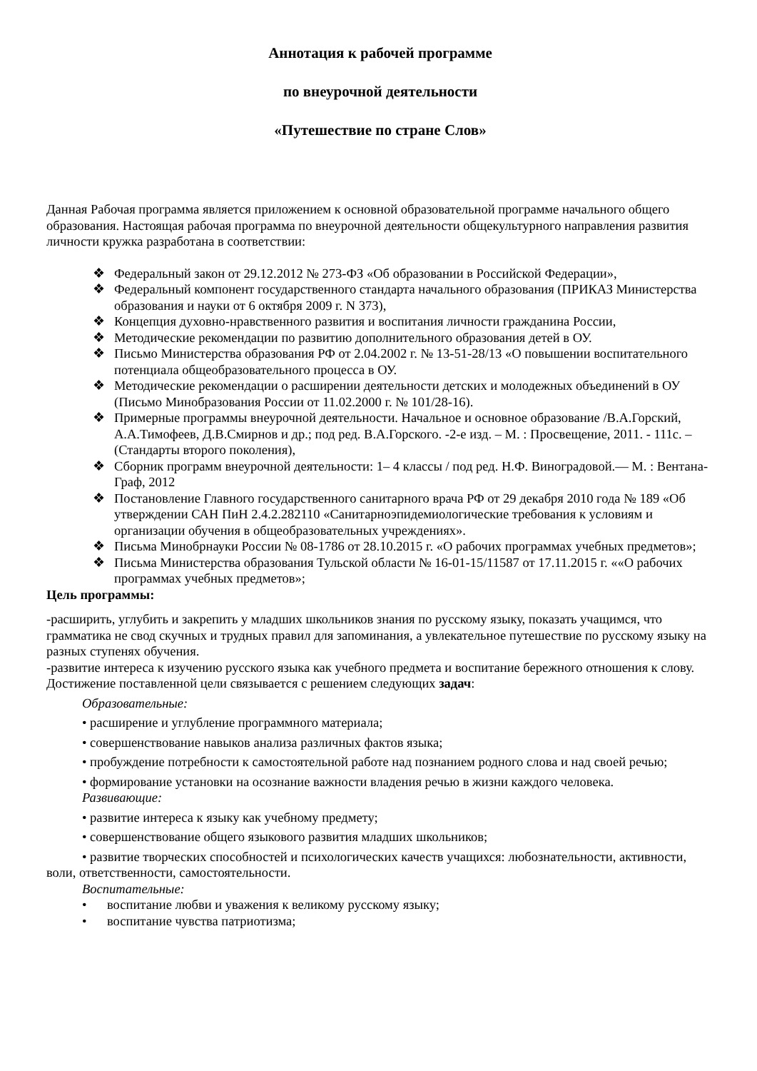Аннотация к рабочей программе
по внеурочной деятельности
«Путешествие по стране Слов»
Данная Рабочая программа является приложением к основной образовательной программе начального общего образования. Настоящая рабочая программа по внеурочной деятельности общекультурного направления развития личности кружка разработана в соответствии:
❖ Федеральный закон от 29.12.2012 № 273-ФЗ «Об образовании в Российской Федерации»,
❖ Федеральный компонент государственного стандарта начального образования (ПРИКАЗ Министерства образования и науки от 6 октября 2009 г. N 373),
❖ Концепция духовно-нравственного развития и воспитания личности гражданина России,
❖ Методические рекомендации по развитию дополнительного образования детей в ОУ.
❖ Письмо Министерства образования РФ от 2.04.2002 г. № 13-51-28/13 «О повышении воспитательного потенциала общеобразовательного процесса в ОУ.
❖ Методические рекомендации о расширении деятельности детских и молодежных объединений в ОУ (Письмо Минобразования России от 11.02.2000 г. № 101/28-16).
❖ Примерные программы внеурочной деятельности. Начальное и основное образование /В.А.Горский, А.А.Тимофеев, Д.В.Смирнов и др.; под ред. В.А.Горского. -2-е изд. – М. : Просвещение, 2011. - 111с. – (Стандарты второго поколения),
❖ Сборник программ внеурочной деятельности: 1– 4 классы / под ред. Н.Ф. Виноградовой.— М. : Вентана- Граф, 2012
❖ Постановление Главного государственного санитарного врача РФ от 29 декабря 2010 года № 189 «Об утверждении САН ПиН 2.4.2.282110 «Санитарноэпидемиологические требования к условиям и организации обучения в общеобразовательных учреждениях».
❖ Письма Минобрнауки России № 08-1786 от 28.10.2015 г. «О рабочих программах учебных предметов»;
❖ Письма Министерства образования Тульской области № 16-01-15/11587 от 17.11.2015 г. ««О рабочих программах учебных предметов»;
Цель программы:
-расширить, углубить и закрепить у младших школьников знания по русскому языку, показать учащимся, что грамматика не свод скучных и трудных правил для запоминания, а увлекательное путешествие по русскому языку на разных ступенях обучения.
-развитие интереса к изучению русского языка как учебного предмета и воспитание бережного отношения к слову.
Достижение поставленной цели связывается с решением следующих задач:
Образовательные:
• расширение и углубление программного материала;
• совершенствование навыков анализа различных фактов языка;
• пробуждение потребности к самостоятельной работе над познанием родного слова и над своей речью;
• формирование установки на осознание важности владения речью в жизни каждого человека.
Развивающие:
• развитие интереса к языку как учебному предмету;
• совершенствование общего языкового развития младших школьников;
• развитие творческих способностей и психологических качеств учащихся: любознательности, активности, воли, ответственности, самостоятельности.
Воспитательные:
• воспитание любви и уважения к великому русскому языку;
• воспитание чувства патриотизма;